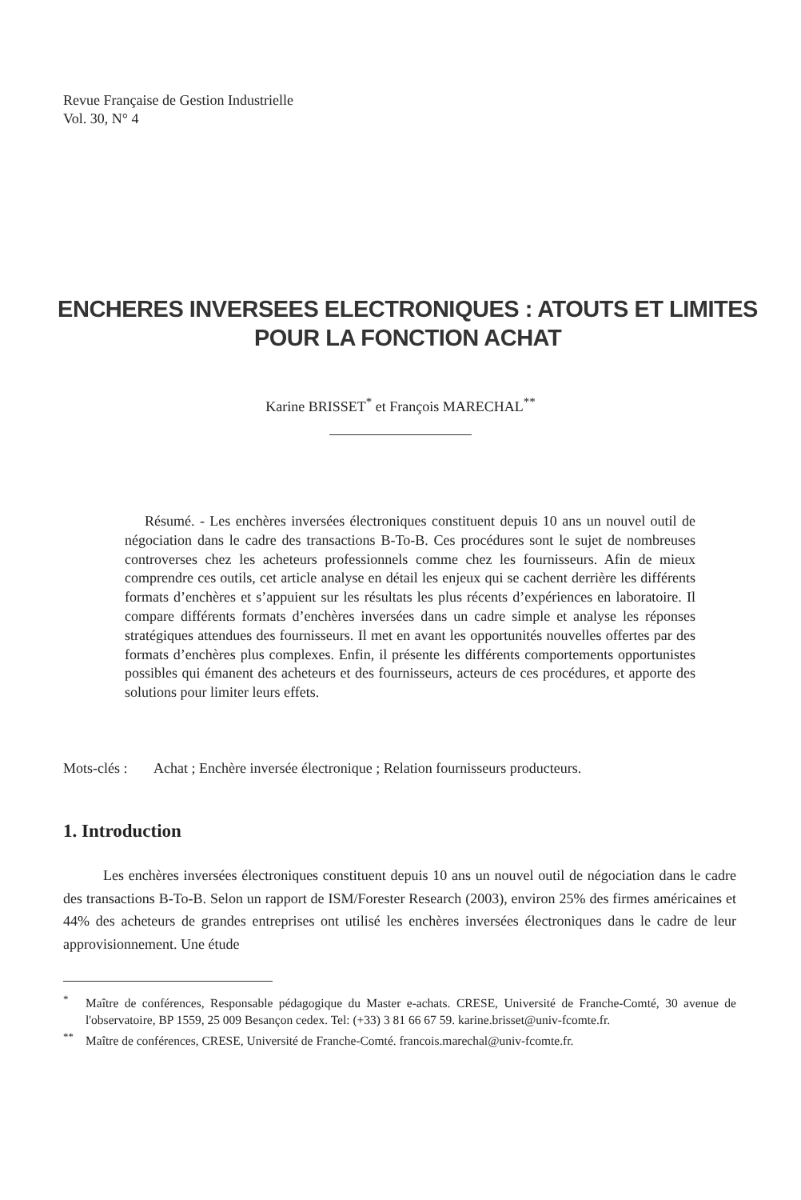Revue Française de Gestion Industrielle
Vol. 30, N° 4
ENCHERES INVERSEES ELECTRONIQUES : ATOUTS ET LIMITES
POUR LA FONCTION ACHAT
Karine BRISSET<sup>*</sup> et François MARECHAL<sup>**</sup>
Résumé. - Les enchères inversées électroniques constituent depuis 10 ans un nouvel outil de négociation dans le cadre des transactions B-To-B. Ces procédures sont le sujet de nombreuses controverses chez les acheteurs professionnels comme chez les fournisseurs. Afin de mieux comprendre ces outils, cet article analyse en détail les enjeux qui se cachent derrière les différents formats d’enchères et s’appuient sur les résultats les plus récents d’expériences en laboratoire. Il compare différents formats d’enchères inversées dans un cadre simple et analyse les réponses stratégiques attendues des fournisseurs. Il met en avant les opportunités nouvelles offertes par des formats d’enchères plus complexes. Enfin, il présente les différents comportements opportunistes possibles qui émanent des acheteurs et des fournisseurs, acteurs de ces procédures, et apporte des solutions pour limiter leurs effets.
Mots-clés : Achat ; Enchère inversée électronique ; Relation fournisseurs producteurs.
1. Introduction
Les enchères inversées électroniques constituent depuis 10 ans un nouvel outil de négociation dans le cadre des transactions B-To-B. Selon un rapport de ISM/Forester Research (2003), environ 25% des firmes américaines et 44% des acheteurs de grandes entreprises ont utilisé les enchères inversées électroniques dans le cadre de leur approvisionnement. Une étude
<sup>*</sup> Maître de conférences, Responsable pédagogique du Master e-achats. CRESE, Université de Franche-Comté, 30 avenue de l'observatoire, BP 1559, 25 009 Besançon cedex. Tel: (+33) 3 81 66 67 59. karine.brisset@univ-fcomte.fr.
<sup>**</sup> Maître de conférences, CRESE, Université de Franche-Comté. francois.marechal@univ-fcomte.fr.